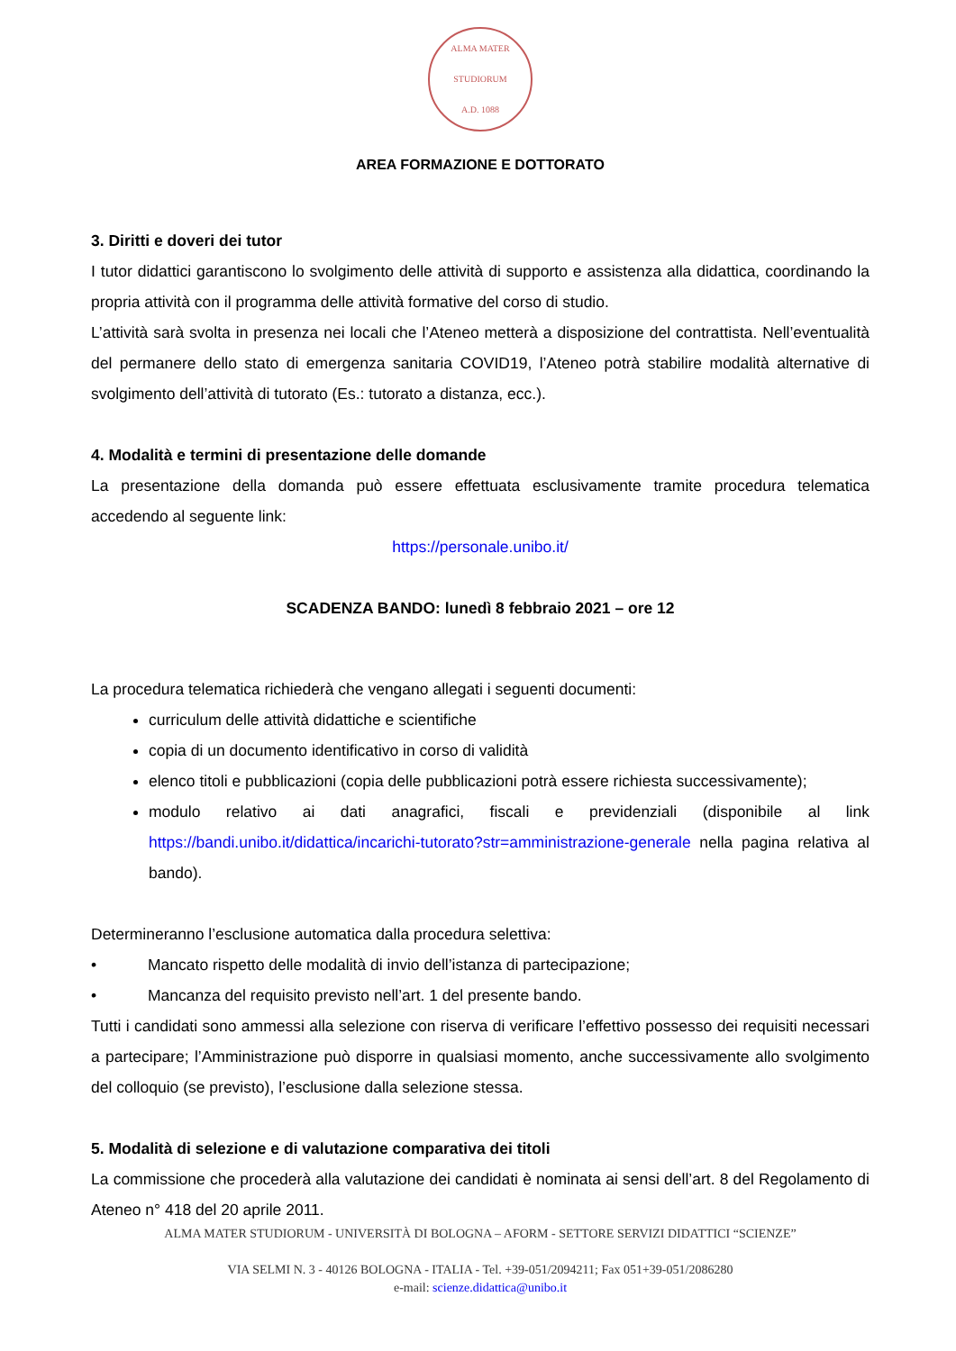ALMA MATER STUDIORUM
A.D. 1088
AREA FORMAZIONE E DOTTORATO
3. Diritti e doveri dei tutor
I tutor didattici garantiscono lo svolgimento delle attività di supporto e assistenza alla didattica, coordinando la propria attività con il programma delle attività formative del corso di studio.
L’attività sarà svolta in presenza nei locali che l’Ateneo metterà a disposizione del contrattista. Nell’eventualità del permanere dello stato di emergenza sanitaria COVID19, l’Ateneo potrà stabilire modalità alternative di svolgimento dell’attività di tutorato (Es.: tutorato a distanza, ecc.).
4. Modalità e termini di presentazione delle domande
La presentazione della domanda può essere effettuata esclusivamente tramite procedura telematica accedendo al seguente link:
https://personale.unibo.it/
SCADENZA BANDO: lunedì 8 febbraio 2021 – ore 12
La procedura telematica richiederà che vengano allegati i seguenti documenti:
curriculum delle attività didattiche e scientifiche
copia di un documento identificativo in corso di validità
elenco titoli e pubblicazioni (copia delle pubblicazioni potrà essere richiesta successivamente);
modulo relativo ai dati anagrafici, fiscali e previdenziali (disponibile al link https://bandi.unibo.it/didattica/incarichi-tutorato?str=amministrazione-generale nella pagina relativa al bando).
Determineranno l’esclusione automatica dalla procedura selettiva:
• Mancato rispetto delle modalità di invio dell’istanza di partecipazione;
• Mancanza del requisito previsto nell’art. 1 del presente bando.
Tutti i candidati sono ammessi alla selezione con riserva di verificare l’effettivo possesso dei requisiti necessari a partecipare; l’Amministrazione può disporre in qualsiasi momento, anche successivamente allo svolgimento del colloquio (se previsto), l’esclusione dalla selezione stessa.
5. Modalità di selezione e di valutazione comparativa dei titoli
La commissione che procederà alla valutazione dei candidati è nominata ai sensi dell’art. 8 del Regolamento di Ateneo n° 418 del 20 aprile 2011.
ALMA MATER STUDIORUM - UNIVERSITÀ DI BOLOGNA – AFORM - SETTORE SERVIZI DIDATTICI “SCIENZE”
VIA SELMI N. 3 - 40126 BOLOGNA - ITALIA - Tel. +39-051/2094211; Fax 051+39-051/2086280
e-mail: scienze.didattica@unibo.it